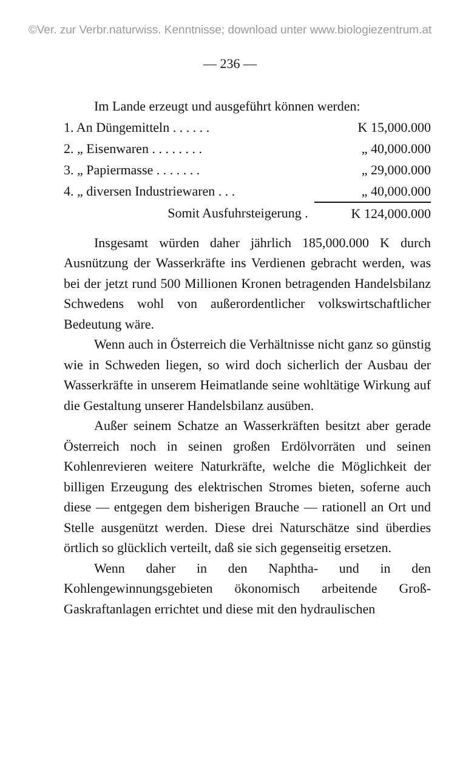©Ver. zur Verbr.naturwiss. Kenntnisse; download unter www.biologiezentrum.at
— 236 —
Im Lande erzeugt und ausgeführt können werden:
| 1. An Düngemitteln . . . . . . | K 15,000.000 |
| 2. „ Eisenwaren . . . . . . . . | „ 40,000.000 |
| 3. „ Papiermasse . . . . . . . | „ 29,000.000 |
| 4. „ diversen Industriewaren . . . | „ 40,000.000 |
| Somit Ausfuhrsteigerung . | K 124,000.000 |
Insgesamt würden daher jährlich 185,000.000 K durch Ausnützung der Wasserkräfte ins Verdienen gebracht werden, was bei der jetzt rund 500 Millionen Kronen betragenden Handelsbilanz Schwedens wohl von außerordentlicher volkswirtschaftlicher Bedeutung wäre.
Wenn auch in Österreich die Verhältnisse nicht ganz so günstig wie in Schweden liegen, so wird doch sicherlich der Ausbau der Wasserkräfte in unserem Heimatlande seine wohltätige Wirkung auf die Gestaltung unserer Handelsbilanz ausüben.
Außer seinem Schatze an Wasserkräften besitzt aber gerade Österreich noch in seinen großen Erdölvorräten und seinen Kohlenrevieren weitere Naturkräfte, welche die Möglichkeit der billigen Erzeugung des elektrischen Stromes bieten, soferne auch diese — entgegen dem bisherigen Brauche — rationell an Ort und Stelle ausgenützt werden. Diese drei Naturschätze sind überdies örtlich so glücklich verteilt, daß sie sich gegenseitig ersetzen.
Wenn daher in den Naphtha- und in den Kohlengewinnungsgebieten ökonomisch arbeitende Groß-Gaskraftanlagen errichtet und diese mit den hydraulischen